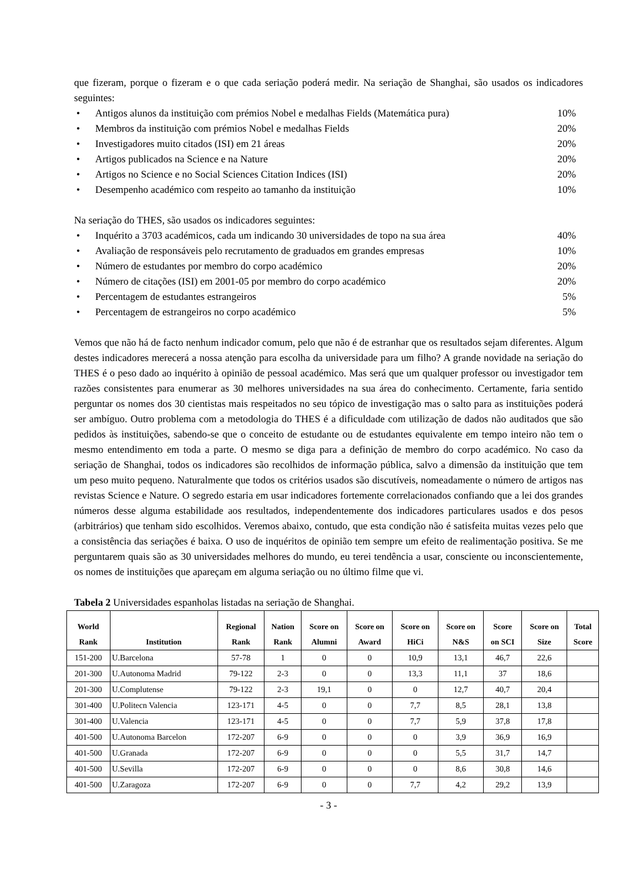que fizeram, porque o fizeram e o que cada seriação poderá medir. Na seriação de Shanghai, são usados os indicadores seguintes:
• Antigos alunos da instituição com prémios Nobel e medalhas Fields (Matemática pura) 10%
• Membros da instituição com prémios Nobel e medalhas Fields 20%
• Investigadores muito citados (ISI) em 21 áreas 20%
• Artigos publicados na Science e na Nature 20%
• Artigos no Science e no Social Sciences Citation Indices (ISI) 20%
• Desempenho académico com respeito ao tamanho da instituição 10%
Na seriação do THES, são usados os indicadores seguintes:
• Inquérito a 3703 académicos, cada um indicando 30 universidades de topo na sua área 40%
• Avaliação de responsáveis pelo recrutamento de graduados em grandes empresas 10%
• Número de estudantes por membro do corpo académico 20%
• Número de citações (ISI) em 2001-05 por membro do corpo académico 20%
• Percentagem de estudantes estrangeiros 5%
• Percentagem de estrangeiros no corpo académico 5%
Vemos que não há de facto nenhum indicador comum, pelo que não é de estranhar que os resultados sejam diferentes. Algum destes indicadores merecerá a nossa atenção para escolha da universidade para um filho? A grande novidade na seriação do THES é o peso dado ao inquérito à opinião de pessoal académico. Mas será que um qualquer professor ou investigador tem razões consistentes para enumerar as 30 melhores universidades na sua área do conhecimento. Certamente, faria sentido perguntar os nomes dos 30 cientistas mais respeitados no seu tópico de investigação mas o salto para as instituições poderá ser ambíguo. Outro problema com a metodologia do THES é a dificuldade com utilização de dados não auditados que são pedidos às instituições, sabendo-se que o conceito de estudante ou de estudantes equivalente em tempo inteiro não tem o mesmo entendimento em toda a parte. O mesmo se diga para a definição de membro do corpo académico. No caso da seriação de Shanghai, todos os indicadores são recolhidos de informação pública, salvo a dimensão da instituição que tem um peso muito pequeno. Naturalmente que todos os critérios usados são discutíveis, nomeadamente o número de artigos nas revistas Science e Nature. O segredo estaria em usar indicadores fortemente correlacionados confiando que a lei dos grandes números desse alguma estabilidade aos resultados, independentemente dos indicadores particulares usados e dos pesos (arbitrários) que tenham sido escolhidos. Veremos abaixo, contudo, que esta condição não é satisfeita muitas vezes pelo que a consistência das seriações é baixa. O uso de inquéritos de opinião tem sempre um efeito de realimentação positiva. Se me perguntarem quais são as 30 universidades melhores do mundo, eu terei tendência a usar, consciente ou inconscientemente, os nomes de instituições que apareçam em alguma seriação ou no último filme que vi.
Tabela 2 Universidades espanholas listadas na seriação de Shanghai.
| World Rank | Institution | Regional Rank | Nation Rank | Score on Alumni | Score on Award | Score on HiCi | Score on N&S | Score on SCI | Score on Size | Total Score |
| --- | --- | --- | --- | --- | --- | --- | --- | --- | --- | --- |
| 151-200 | U.Barcelona | 57-78 | 1 | 0 | 0 | 10,9 | 13,1 | 46,7 | 22,6 | |
| 201-300 | U.Autonoma Madrid | 79-122 | 2-3 | 0 | 0 | 13,3 | 11,1 | 37 | 18,6 | |
| 201-300 | U.Complutense | 79-122 | 2-3 | 19,1 | 0 | 0 | 12,7 | 40,7 | 20,4 | |
| 301-400 | U.Politecn Valencia | 123-171 | 4-5 | 0 | 0 | 7,7 | 8,5 | 28,1 | 13,8 | |
| 301-400 | U.Valencia | 123-171 | 4-5 | 0 | 0 | 7,7 | 5,9 | 37,8 | 17,8 | |
| 401-500 | U.Autonoma Barcelon | 172-207 | 6-9 | 0 | 0 | 0 | 3,9 | 36,9 | 16,9 | |
| 401-500 | U.Granada | 172-207 | 6-9 | 0 | 0 | 0 | 5,5 | 31,7 | 14,7 | |
| 401-500 | U.Sevilla | 172-207 | 6-9 | 0 | 0 | 0 | 8,6 | 30,8 | 14,6 | |
| 401-500 | U.Zaragoza | 172-207 | 6-9 | 0 | 0 | 7,7 | 4,2 | 29,2 | 13,9 | |
- 3 -